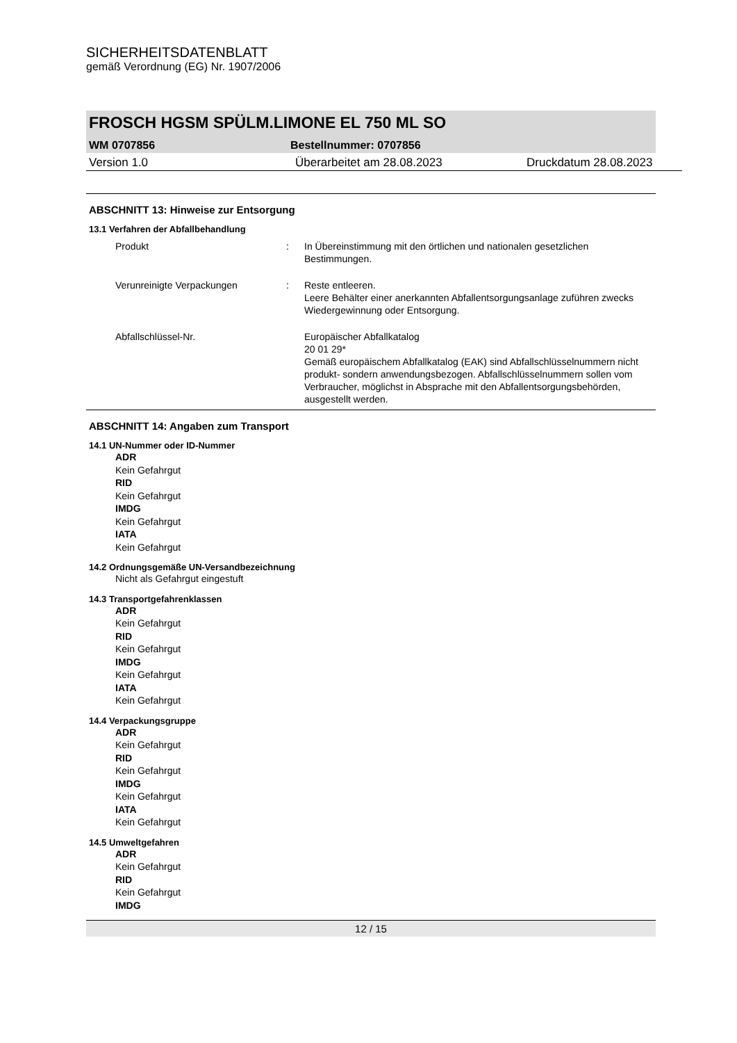SICHERHEITSDATENBLATT
gemäß Verordnung (EG) Nr. 1907/2006
FROSCH HGSM SPÜLM.LIMONE EL 750 ML SO
WM 0707856 Bestellnummer: 0707856
Version 1.0 Überarbeitet am 28.08.2023 Druckdatum 28.08.2023
ABSCHNITT 13: Hinweise zur Entsorgung
13.1 Verfahren der Abfallbehandlung
Produkt : In Übereinstimmung mit den örtlichen und nationalen gesetzlichen Bestimmungen.
Verunreinigte Verpackungen : Reste entleeren.
Leere Behälter einer anerkannten Abfallentsorgungsanlage zuführen zwecks Wiedergewinnung oder Entsorgung.
Abfallschlüssel-Nr. Europäischer Abfallkatalog
20 01 29*
Gemäß europäischem Abfallkatalog (EAK) sind Abfallschlüsselnummern nicht produkt- sondern anwendungsbezogen. Abfallschlüsselnummern sollen vom Verbraucher, möglichst in Absprache mit den Abfallentsorgungsbehörden, ausgestellt werden.
ABSCHNITT 14: Angaben zum Transport
14.1 UN-Nummer oder ID-Nummer
ADR
Kein Gefahrgut
RID
Kein Gefahrgut
IMDG
Kein Gefahrgut
IATA
Kein Gefahrgut
14.2 Ordnungsgemäße UN-Versandbezeichnung
Nicht als Gefahrgut eingestuft
14.3 Transportgefahrenklassen
ADR
Kein Gefahrgut
RID
Kein Gefahrgut
IMDG
Kein Gefahrgut
IATA
Kein Gefahrgut
14.4 Verpackungsgruppe
ADR
Kein Gefahrgut
RID
Kein Gefahrgut
IMDG
Kein Gefahrgut
IATA
Kein Gefahrgut
14.5 Umweltgefahren
ADR
Kein Gefahrgut
RID
Kein Gefahrgut
IMDG
12 / 15